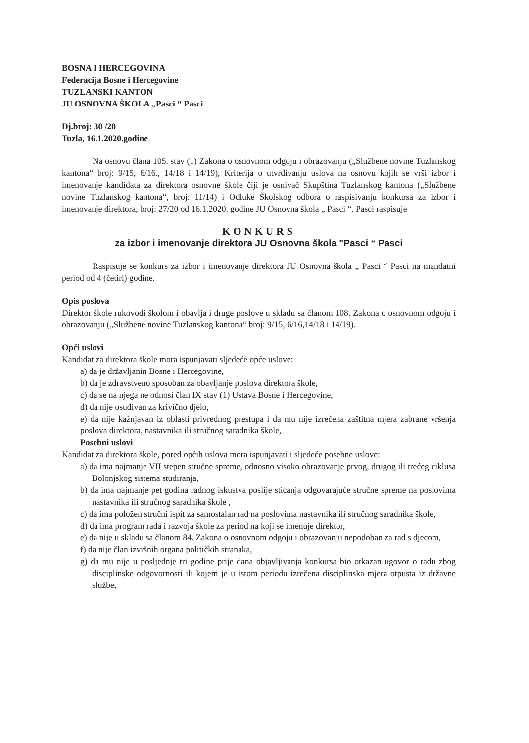BOSNA I HERCEGOVINA
Federacija Bosne i Hercegovine
TUZLANSKI KANTON
JU OSNOVNA ŠKOLA „Pasci “ Pasci
Dj.broj: 30 /20
Tuzla, 16.1.2020.godine
Na osnovu člana 105. stav (1) Zakona o osnovnom odgoju i obrazovanju („Službene novine Tuzlanskog kantona“ broj: 9/15, 6/16., 14/18 i 14/19), Kriterija o utvrđivanju uslova na osnovu kojih se vrši izbor i imenovanje kandidata za direktora osnovne škole čiji je osnivač Skupština Tuzlanskog kantona („Službene novine Tuzlanskog kantona“, broj: 11/14) i Odluke Školskog odbora o raspisivanju konkursa za izbor i imenovanje direktora, broj: 27/20 od 16.1.2020. godine JU Osnovna škola „ Pasci “, Pasci raspisuje
KONKURS
za izbor i imenovanje direktora JU Osnovna škola "Pasci “ Pasci
Raspisuje se konkurs za izbor i imenovanje direktora JU Osnovna škola „ Pasci “ Pasci na mandatni period od 4 (četiri) godine.
Opis poslova
Direktor škole rukovodi školom i obavlja i druge poslove u skladu sa članom 108. Zakona o osnovnom odgoju i obrazovanju („Službene novine Tuzlanskog kantona“ broj: 9/15, 6/16,14/18 i 14/19).
Opći uslovi
Kandidat za direktora škole mora ispunjavati sljedeće opće uslove:
a) da je državljanin Bosne i Hercegovine,
b) da je zdravstveno sposoban za obavljanje poslova direktora škole,
c) da se na njega ne odnosi član IX stav (1) Ustava Bosne i Hercegovine,
d) da nije osuđivan za krivično djelo,
e) da nije kažnjavan iz oblasti privrednog prestupa i da mu nije izrečena zaštitna mjera zabrane vršenja poslova direktora, nastavnika ili stručnog saradnika škole,
Posebni uslovi
Kandidat za direktora škole, pored općih uslova mora ispunjavati i sljedeće posebne uslove:
a) da ima najmanje VII stepen stručne spreme, odnosno visoko obrazovanje prvog, drugog ili trećeg ciklusa Bolonjskog sistema studiranja,
b) da ima najmanje pet godina radnog iskustva poslije sticanja odgovarajuće stručne spreme na poslovima nastavnika ili stručnog saradnika škole ,
c) da ima položen stručni ispit za samostalan rad na poslovima nastavnika ili stručnog saradnika škole,
d) da ima program rada i razvoja škole za period na koji se imenuje direktor,
e) da nije u skladu sa članom 84. Zakona o osnovnom odgoju i obrazovanju nepodoban za rad s djecom,
f) da nije član izvršnih organa političkih stranaka,
g) da mu nije u posljednje tri godine prije dana objavljivanja konkursa bio otkazan ugovor o radu zbog disciplinske odgovornosti ili kojem je u istom periodu izrečena disciplinska mjera otpusta iz državne službe,